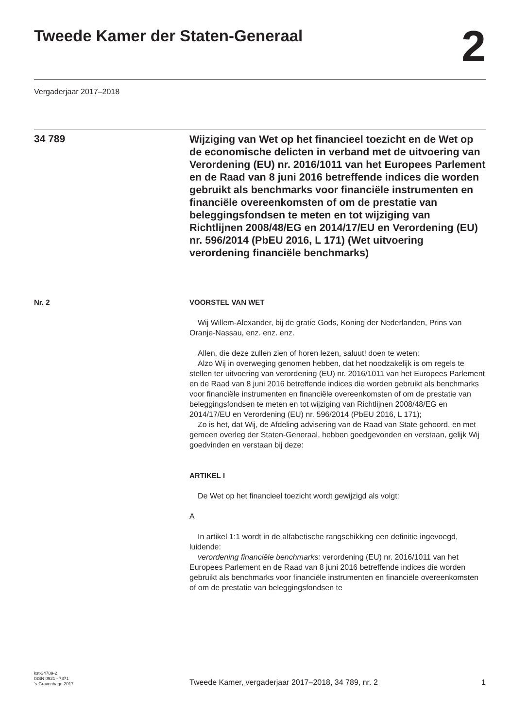Tweede Kamer der Staten-Generaal
2
Vergaderjaar 2017–2018
34 789
Wijziging van Wet op het financieel toezicht en de Wet op de economische delicten in verband met de uitvoering van Verordening (EU) nr. 2016/1011 van het Europees Parlement en de Raad van 8 juni 2016 betreffende indices die worden gebruikt als benchmarks voor financiële instrumenten en financiële overeenkomsten of om de prestatie van beleggingsfondsen te meten en tot wijziging van Richtlijnen 2008/48/EG en 2014/17/EU en Verordening (EU) nr. 596/2014 (PbEU 2016, L 171) (Wet uitvoering verordening financiële benchmarks)
Nr. 2 VOORSTEL VAN WET
Wij Willem-Alexander, bij de gratie Gods, Koning der Nederlanden, Prins van Oranje-Nassau, enz. enz. enz.
Allen, die deze zullen zien of horen lezen, saluut! doen te weten:
Alzo Wij in overweging genomen hebben, dat het noodzakelijk is om regels te stellen ter uitvoering van verordening (EU) nr. 2016/1011 van het Europees Parlement en de Raad van 8 juni 2016 betreffende indices die worden gebruikt als benchmarks voor financiële instrumenten en financiële overeenkomsten of om de prestatie van beleggingsfondsen te meten en tot wijziging van Richtlijnen 2008/48/EG en 2014/17/EU en Verordening (EU) nr. 596/2014 (PbEU 2016, L 171);
Zo is het, dat Wij, de Afdeling advisering van de Raad van State gehoord, en met gemeen overleg der Staten-Generaal, hebben goedgevonden en verstaan, gelijk Wij goedvinden en verstaan bij deze:
ARTIKEL I
De Wet op het financieel toezicht wordt gewijzigd als volgt:
A
In artikel 1:1 wordt in de alfabetische rangschikking een definitie ingevoegd, luidende:
verordening financiële benchmarks: verordening (EU) nr. 2016/1011 van het Europees Parlement en de Raad van 8 juni 2016 betreffende indices die worden gebruikt als benchmarks voor financiële instrumenten en financiële overeenkomsten of om de prestatie van beleggingsfondsen te
kst-34789-2
ISSN 0921 - 7371
's-Gravenhage 2017
Tweede Kamer, vergaderjaar 2017–2018, 34 789, nr. 2
1